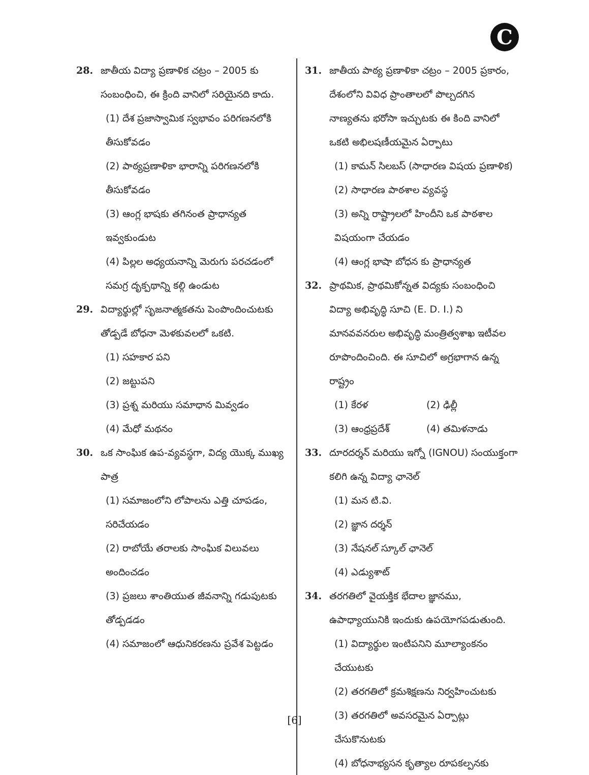C
28. జాతీయ విద్యా ప్రణాళిక చట్రం – 2005 కు సంబంధించి, ఈ క్రింది వానిలో సరియైనది కాదు.
(1) దేశ ప్రజాస్వామిక స్వభావం పరిగణనలోకి తీసుకోవడం
(2) పాఠ్యప్రణాళికా భారాన్ని పరిగణనలోకి తీసుకోవడం
(3) ఆంగ్ల భాషకు తగినంత ప్రాధాన్యత ఇవ్వకుండుట
(4) పిల్లల అధ్యయనాన్ని మెరుగు పరచడంలో సమగ్ర దృక్పథాన్ని కల్గి ఉండుట
29. విద్యార్థుల్లో సృజనాత్మకతను పెంపొందించుటకు తోడ్పడే బోధనా మెళకువలలో ఒకటి.
(1) సహకార పని
(2) జట్టుపని
(3) ప్రశ్న మరియు సమాధాన మివ్వడం
(4) మేధో మథనం
30. ఒక సాంఘిక ఉప-వ్యవస్థగా, విద్య యొక్క ముఖ్య పాత్ర
(1) సమాజంలోని లోపాలను ఎత్తి చూపడం, సరిచేయడం
(2) రాబోయే తరాలకు సాంఘిక విలువలు అందించడం
(3) ప్రజలు శాంతియుత జీవనాన్ని గడుపుటకు తోడ్పడడం
(4) సమాజంలో ఆధునికరణను ప్రవేశ పెట్టడం
31. జాతీయ పాఠ్య ప్రణాళికా చట్రం – 2005 ప్రకారం, దేశంలోని వివిధ ప్రాంతాలలో పొల్చదగిన నాణ్యతను భరోసా ఇచ్చుటకు ఈ కింది వానిలో ఒకటి అభిలషణీయమైన ఏర్పాటు
(1) కామన్ సిలబస్ (సాధారణ విషయ ప్రణాళిక)
(2) సాధారణ పాఠశాల వ్యవస్థ
(3) అన్ని రాష్ట్రాలలో హిందీని ఒక పాఠశాల విషయంగా చేయడం
(4) ఆంగ్ల భాషా బోధన కు ప్రాధాన్యత
32. ప్రాథమిక, ప్రాథమికోన్నత విద్యకు సంబంధించి విద్యా అభివృద్ధి సూచి (E. D. I.) ని మానవవనరుల అభివృద్ధి మంత్రిత్వశాఖ ఇటీవల రూపొందించింది. ఈ సూచిలో అగ్రభాగాన ఉన్న రాష్ట్రం
(1) కేరళ (2) ఢిల్లీ
(3) ఆంధ్రప్రదేశ్ (4) తమిళనాడు
33. దూరదర్శన్ మరియు ఇగ్నో (IGNOU) సంయుక్తంగా కలిగి ఉన్న విద్యా ఛానెల్
(1) మన టి.వి.
(2) జ్ఞాన దర్శన్
(3) నేషనల్ స్కూల్ ఛానెల్
(4) ఎడ్యుశాట్
34. తరగతిలో వైయక్తిక భేదాల జ్ఞానము, ఉపాధ్యాయునికి ఇందుకు ఉపయోగపడుతుంది.
(1) విద్యార్థుల ఇంటిపనిని మూల్యాంకనం చేయుటకు
(2) తరగతిలో క్రమశిక్షణను నిర్వహించుటకు
(3) తరగతిలో అవసరమైన ఏర్పాట్లు చేసుకొనుటకు
(4) బోధనాభ్యసన కృత్యాల రూపకల్పనకు
[6]